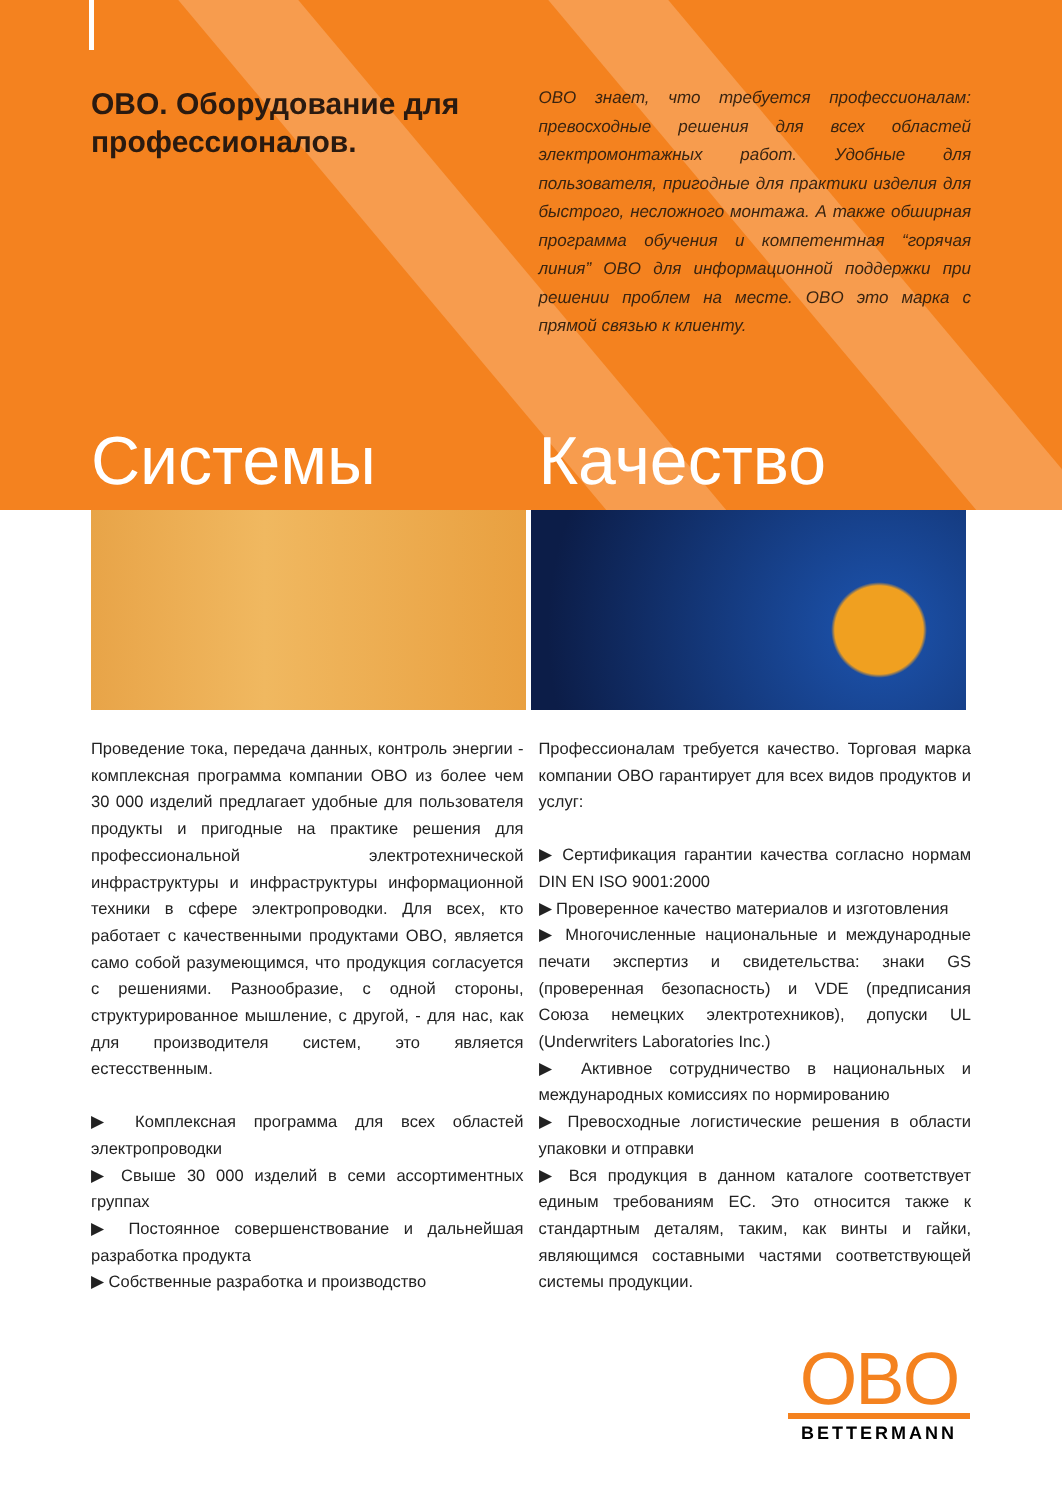OBO. Оборудование для профессионалов.
OBO знает, что требуется профессионалам: превосходные решения для всех областей электромонтажных работ. Удобные для пользователя, пригодные для практики изделия для быстрого, несложного монтажа. А также обширная программа обучения и компетентная “горячая линия” OBO для информационной поддержки при решении проблем на месте. OBO это марка с прямой связью к клиенту.
Системы Качество
Проведение тока, передача данных, контроль энергии - комплексная программа компании OBO из более чем 30 000 изделий предлагает удобные для пользователя продукты и пригодные на практике решения для профессиональной электротехнической инфраструктуры и инфраструктуры информационной техники в сфере электропроводки. Для всех, кто работает с качественными продуктами OBO, является само собой разумеющимся, что продукция согласуется с решениями. Разнообразие, с одной стороны, структурированное мышление, с другой, - для нас, как для производителя систем, это является естесственным.
▶ Комплексная программа для всех областей электропроводки
▶ Свыше 30 000 изделий в семи ассортиментных группах
▶ Постоянное совершенствование и дальнейшая разработка продукта
▶ Собственные разработка и производство
Профессионалам требуется качество. Торговая марка компании OBO гарантирует для всех видов продуктов и услуг:
▶ Сертификация гарантии качества согласно нормам DIN EN ISO 9001:2000
▶ Проверенное качество материалов и изготовления
▶ Многочисленные национальные и международные печати экспертиз и свидетельства: знаки GS (проверенная безопасность) и VDE (предписания Союза немецких электротехников), допуски UL (Underwriters Laboratories Inc.)
▶ Активное сотрудничество в национальных и международных комиссиях по нормированию
▶ Превосходные логистические решения в области упаковки и отправки
▶ Вся продукция в данном каталоге соответствует единым требованиям ЕС. Это относится также к стандартным деталям, таким, как винты и гайки, являющимся составными частями соответствующей системы продукции.
OBO
BETTERMANN